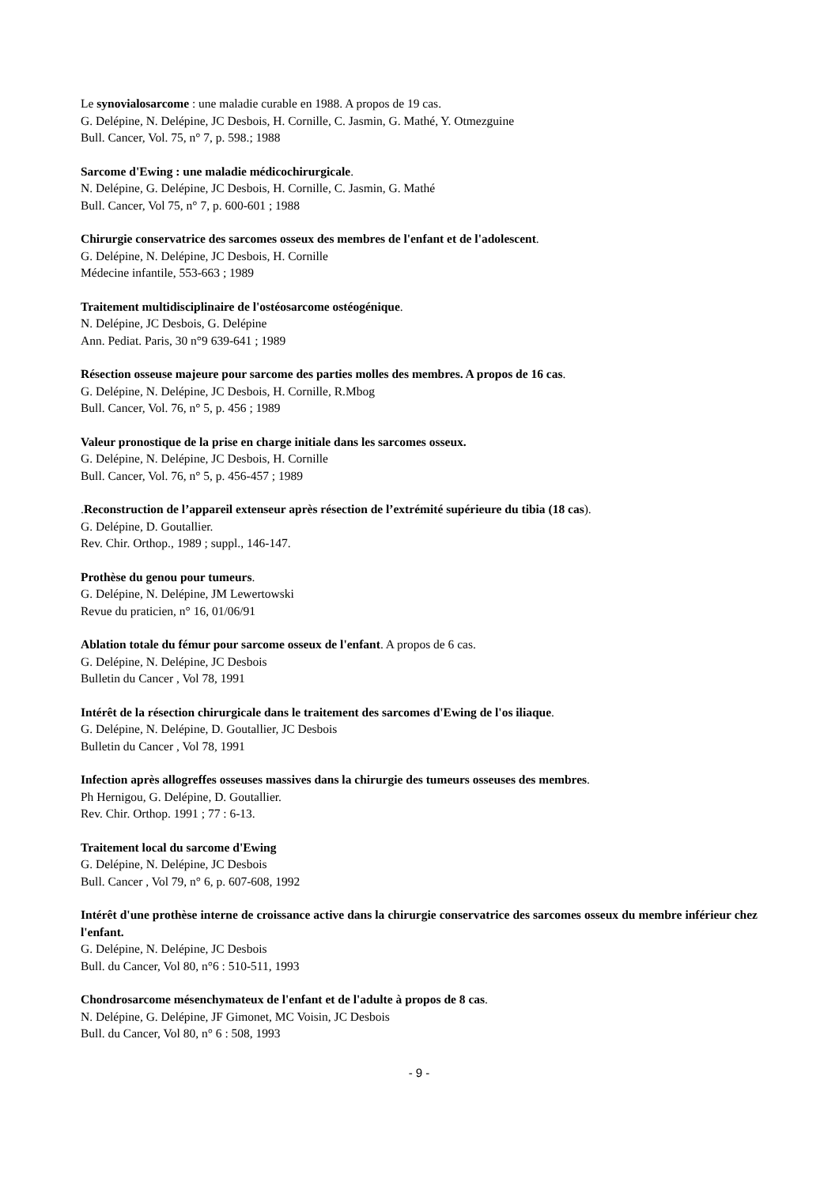Le synovialosarcome : une maladie curable en 1988. A propos de 19 cas.
G. Delépine, N. Delépine, JC Desbois, H. Cornille, C. Jasmin, G. Mathé, Y. Otmezguine
Bull. Cancer, Vol. 75, n° 7, p. 598.; 1988
Sarcome d'Ewing : une maladie médicochirurgicale.
N. Delépine, G. Delépine, JC Desbois, H. Cornille, C. Jasmin, G. Mathé
Bull. Cancer, Vol 75, n° 7, p. 600-601 ; 1988
Chirurgie conservatrice des sarcomes osseux des membres de l'enfant et de l'adolescent.
G. Delépine, N. Delépine, JC Desbois, H. Cornille
Médecine infantile, 553-663 ; 1989
Traitement multidisciplinaire de l'ostéosarcome ostéogénique.
N. Delépine, JC Desbois, G. Delépine
Ann. Pediat. Paris, 30 n°9 639-641 ; 1989
Résection osseuse majeure pour sarcome des parties molles des membres. A propos de 16 cas.
G. Delépine, N. Delépine, JC Desbois, H. Cornille, R.Mbog
Bull. Cancer, Vol. 76, n° 5, p. 456 ; 1989
Valeur pronostique de la prise en charge initiale dans les sarcomes osseux.
G. Delépine, N. Delépine, JC Desbois, H. Cornille
Bull. Cancer, Vol. 76, n° 5, p. 456-457 ; 1989
.Reconstruction de l’appareil extenseur après résection de l’extrémité supérieure du tibia (18 cas).
G. Delépine, D. Goutallier.
Rev. Chir. Orthop., 1989 ; suppl., 146-147.
Prothèse du genou pour tumeurs.
G. Delépine, N. Delépine, JM Lewertowski
Revue du praticien, n° 16, 01/06/91
Ablation totale du fémur pour sarcome osseux de l'enfant. A propos de 6 cas.
G. Delépine, N. Delépine, JC Desbois
Bulletin du Cancer , Vol 78, 1991
Intérêt de la résection chirurgicale dans le traitement des sarcomes d'Ewing de l'os iliaque.
G. Delépine, N. Delépine, D. Goutallier, JC Desbois
Bulletin du Cancer , Vol 78, 1991
Infection après allogreffes osseuses massives dans la chirurgie des tumeurs osseuses des membres.
Ph Hernigou, G. Delépine, D. Goutallier.
Rev. Chir. Orthop. 1991 ; 77 : 6-13.
Traitement local du sarcome d'Ewing
G. Delépine, N. Delépine, JC Desbois
Bull. Cancer , Vol 79, n° 6, p. 607-608, 1992
Intérêt d'une prothèse interne de croissance active dans la chirurgie conservatrice des sarcomes osseux du membre inférieur chez l'enfant.
G. Delépine, N. Delépine, JC Desbois
Bull. du Cancer, Vol 80, n°6 : 510-511, 1993
Chondrosarcome mésenchymateux de l'enfant et de l'adulte à propos de 8 cas.
N. Delépine, G. Delépine, JF Gimonet, MC Voisin, JC Desbois
Bull. du Cancer, Vol 80, n° 6 : 508, 1993
- 9 -